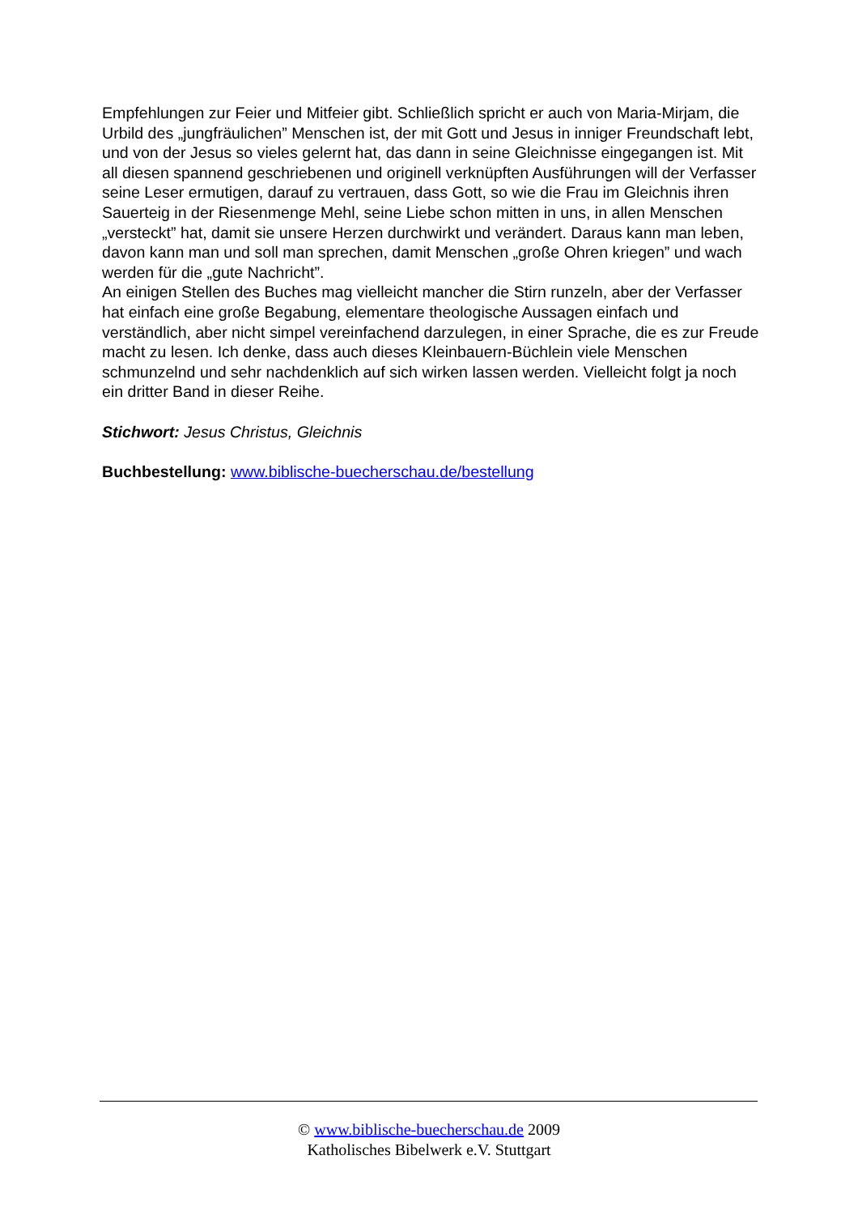Empfehlungen zur Feier und Mitfeier gibt. Schließlich spricht er auch von Maria-Mirjam, die Urbild des „jungfräulichen” Menschen ist, der mit Gott und Jesus in inniger Freundschaft lebt, und von der Jesus so vieles gelernt hat, das dann in seine Gleichnisse eingegangen ist. Mit all diesen spannend geschriebenen und originell verknüpften Ausführungen will der Verfasser seine Leser ermutigen, darauf zu vertrauen, dass Gott, so wie die Frau im Gleichnis ihren Sauerteig in der Riesenmenge Mehl, seine Liebe schon mitten in uns, in allen Menschen „versteckt” hat, damit sie unsere Herzen durchwirkt und verändert. Daraus kann man leben, davon kann man und soll man sprechen, damit Menschen „große Ohren kriegen” und wach werden für die „gute Nachricht”.
An einigen Stellen des Buches mag vielleicht mancher die Stirn runzeln, aber der Verfasser hat einfach eine große Begabung, elementare theologische Aussagen einfach und verständlich, aber nicht simpel vereinfachend darzulegen, in einer Sprache, die es zur Freude macht zu lesen. Ich denke, dass auch dieses Kleinbauern-Büchlein viele Menschen schmunzelnd und sehr nachdenklich auf sich wirken lassen werden. Vielleicht folgt ja noch ein dritter Band in dieser Reihe.
Stichwort: Jesus Christus, Gleichnis
Buchbestellung: www.biblische-buecherschau.de/bestellung
© www.biblische-buecherschau.de 2009
Katholisches Bibelwerk e.V. Stuttgart